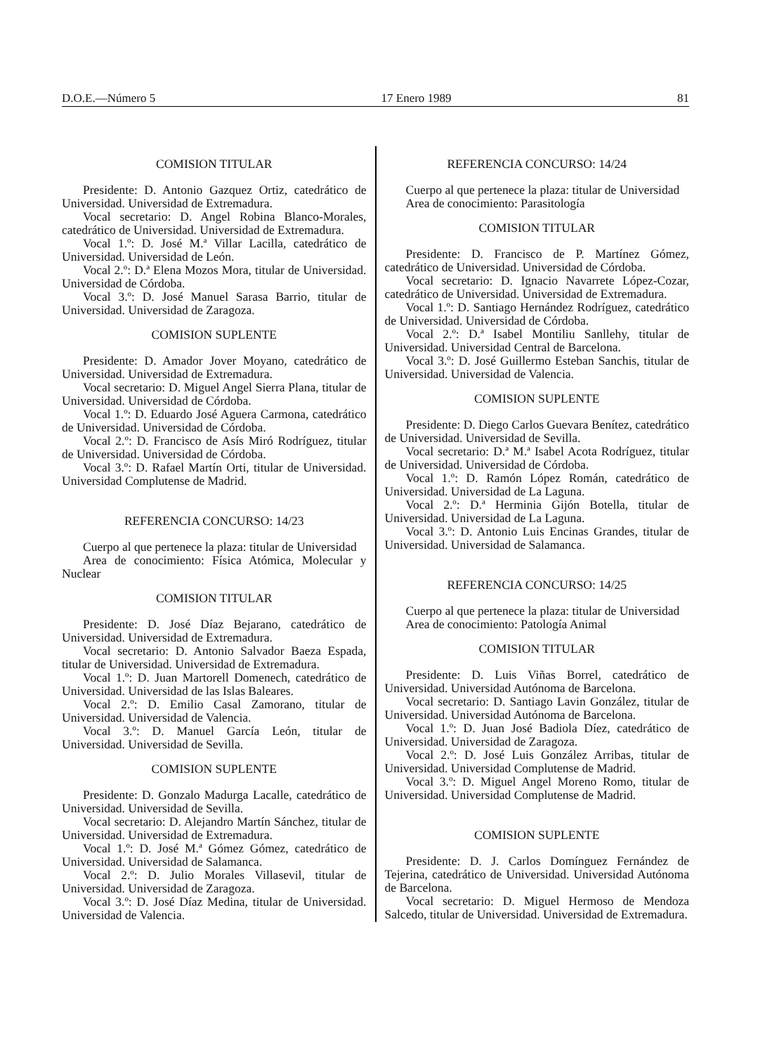D.O.E.—Número 5 17 Enero 1989 81
COMISION TITULAR
Presidente: D. Antonio Gazquez Ortiz, catedrático de Universidad. Universidad de Extremadura.
Vocal secretario: D. Angel Robina Blanco-Morales, catedrático de Universidad. Universidad de Extremadura.
Vocal 1.º: D. José M.ª Villar Lacilla, catedrático de Universidad. Universidad de León.
Vocal 2.º: D.ª Elena Mozos Mora, titular de Universidad. Universidad de Córdoba.
Vocal 3.º: D. José Manuel Sarasa Barrio, titular de Universidad. Universidad de Zaragoza.
COMISION SUPLENTE
Presidente: D. Amador Jover Moyano, catedrático de Universidad. Universidad de Extremadura.
Vocal secretario: D. Miguel Angel Sierra Plana, titular de Universidad. Universidad de Córdoba.
Vocal 1.º: D. Eduardo José Aguera Carmona, catedrático de Universidad. Universidad de Córdoba.
Vocal 2.º: D. Francisco de Asís Miró Rodríguez, titular de Universidad. Universidad de Córdoba.
Vocal 3.º: D. Rafael Martín Orti, titular de Universidad. Universidad Complutense de Madrid.
REFERENCIA CONCURSO: 14/23
Cuerpo al que pertenece la plaza: titular de Universidad
Area de conocimiento: Física Atómica, Molecular y Nuclear
COMISION TITULAR
Presidente: D. José Díaz Bejarano, catedrático de Universidad. Universidad de Extremadura.
Vocal secretario: D. Antonio Salvador Baeza Espada, titular de Universidad. Universidad de Extremadura.
Vocal 1.º: D. Juan Martorell Domenech, catedrático de Universidad. Universidad de las Islas Baleares.
Vocal 2.º: D. Emilio Casal Zamorano, titular de Universidad. Universidad de Valencia.
Vocal 3.º: D. Manuel García León, titular de Universidad. Universidad de Sevilla.
COMISION SUPLENTE
Presidente: D. Gonzalo Madurga Lacalle, catedrático de Universidad. Universidad de Sevilla.
Vocal secretario: D. Alejandro Martín Sánchez, titular de Universidad. Universidad de Extremadura.
Vocal 1.º: D. José M.ª Gómez Gómez, catedrático de Universidad. Universidad de Salamanca.
Vocal 2.º: D. Julio Morales Villasevil, titular de Universidad. Universidad de Zaragoza.
Vocal 3.º: D. José Díaz Medina, titular de Universidad. Universidad de Valencia.
REFERENCIA CONCURSO: 14/24
Cuerpo al que pertenece la plaza: titular de Universidad
Area de conocimiento: Parasitología
COMISION TITULAR
Presidente: D. Francisco de P. Martínez Gómez, catedrático de Universidad. Universidad de Córdoba.
Vocal secretario: D. Ignacio Navarrete López-Cozar, catedrático de Universidad. Universidad de Extremadura.
Vocal 1.º: D. Santiago Hernández Rodríguez, catedrático de Universidad. Universidad de Córdoba.
Vocal 2.º: D.ª Isabel Montiliu Sanllehy, titular de Universidad. Universidad Central de Barcelona.
Vocal 3.º: D. José Guillermo Esteban Sanchis, titular de Universidad. Universidad de Valencia.
COMISION SUPLENTE
Presidente: D. Diego Carlos Guevara Benítez, catedrático de Universidad. Universidad de Sevilla.
Vocal secretario: D.ª M.ª Isabel Acota Rodríguez, titular de Universidad. Universidad de Córdoba.
Vocal 1.º: D. Ramón López Román, catedrático de Universidad. Universidad de La Laguna.
Vocal 2.º: D.ª Herminia Gijón Botella, titular de Universidad. Universidad de La Laguna.
Vocal 3.º: D. Antonio Luis Encinas Grandes, titular de Universidad. Universidad de Salamanca.
REFERENCIA CONCURSO: 14/25
Cuerpo al que pertenece la plaza: titular de Universidad
Area de conocimiento: Patología Animal
COMISION TITULAR
Presidente: D. Luis Viñas Borrel, catedrático de Universidad. Universidad Autónoma de Barcelona.
Vocal secretario: D. Santiago Lavin González, titular de Universidad. Universidad Autónoma de Barcelona.
Vocal 1.º: D. Juan José Badiola Díez, catedrático de Universidad. Universidad de Zaragoza.
Vocal 2.º: D. José Luis González Arribas, titular de Universidad. Universidad Complutense de Madrid.
Vocal 3.º: D. Miguel Angel Moreno Romo, titular de Universidad. Universidad Complutense de Madrid.
COMISION SUPLENTE
Presidente: D. J. Carlos Domínguez Fernández de Tejerina, catedrático de Universidad. Universidad Autónoma de Barcelona.
Vocal secretario: D. Miguel Hermoso de Mendoza Salcedo, titular de Universidad. Universidad de Extremadura.